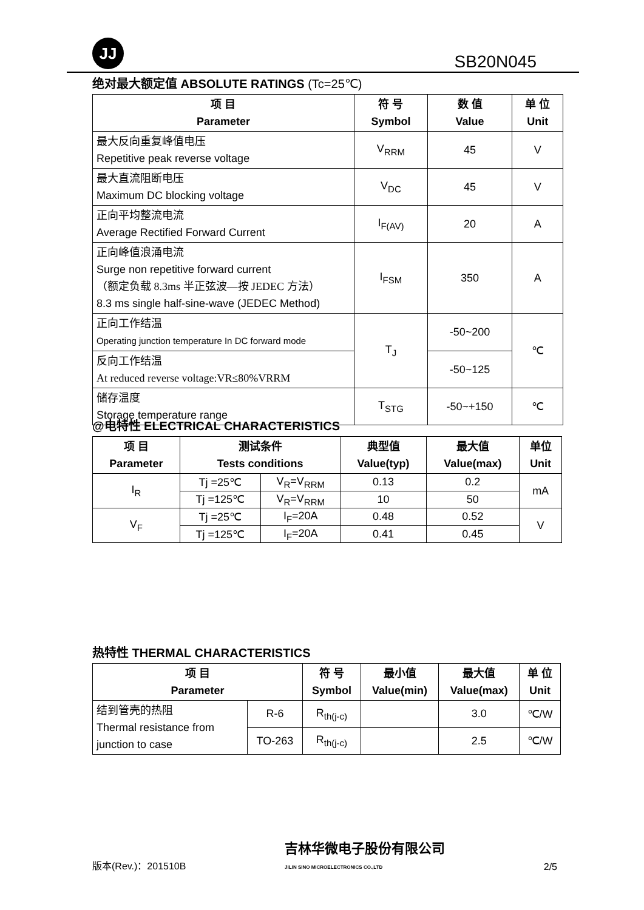JJ
SB20N045
绝对最大额定值 ABSOLUTE RATINGS (Tc=25℃)
| 项 目 Parameter | 符 号 Symbol | 数 值 Value | 单 位 Unit |
| --- | --- | --- | --- |
| 最大反向重复峰值电压 Repetitive peak reverse voltage | V<sub>RRM</sub> | 45 | V |
| 最大直流阻断电压 Maximum DC blocking voltage | V<sub>DC</sub> | 45 | V |
| 正向平均整流电流 Average Rectified Forward Current | I<sub>F(AV)</sub> | 20 | A |
| 正向峰值浪涌电流 Surge non repetitive forward current （额定负载 8.3ms 半正弦波—按 JEDEC 方法） 8.3 ms single half-sine-wave (JEDEC Method) | I<sub>FSM</sub> | 350 | A |
| 正向工作结温 Operating junction temperature In DC forward mode | T<sub>J</sub> | -50~200 | ℃ |
| 反向工作结温 At reduced reverse voltage:VR≤80%VRRM | | -50~125 | |
| 储存温度 Storage temperature range | T<sub>STG</sub> | -50~+150 | ℃ |
@电特性 ELECTRICAL CHARACTERISTICS
| 项 目 Parameter | 测试条件 Tests conditions | | 典型值 Value(typ) | 最大值 Value(max) | 单位 Unit |
| --- | --- | --- | --- | --- | --- |
| I<sub>R</sub> | Tj =25℃ | V<sub>R</sub>=V<sub>RRM</sub> | 0.13 | 0.2 | mA |
| | Tj =125℃ | V<sub>R</sub>=V<sub>RRM</sub> | 10 | 50 | |
| V<sub>F</sub> | Tj =25℃ | I<sub>F</sub>=20A | 0.48 | 0.52 | V |
| | Tj =125℃ | I<sub>F</sub>=20A | 0.41 | 0.45 | |
热特性 THERMAL CHARACTERISTICS
| 项 目 Parameter | | 符 号 Symbol | 最小值 Value(min) | 最大值 Value(max) | 单 位 Unit |
| --- | --- | --- | --- | --- | --- |
| 结到管壳的热阻 Thermal resistance from junction to case | R-6 | R<sub>th(j-c)</sub> | | 3.0 | ℃/W |
| | TO-263 | R<sub>th(j-c)</sub> | | 2.5 | ℃/W |
版本(Rev.)：201510B 吉林华微电子股份有限公司
JILIN SINO MICROELECTRONICS CO.,LTD 2/5